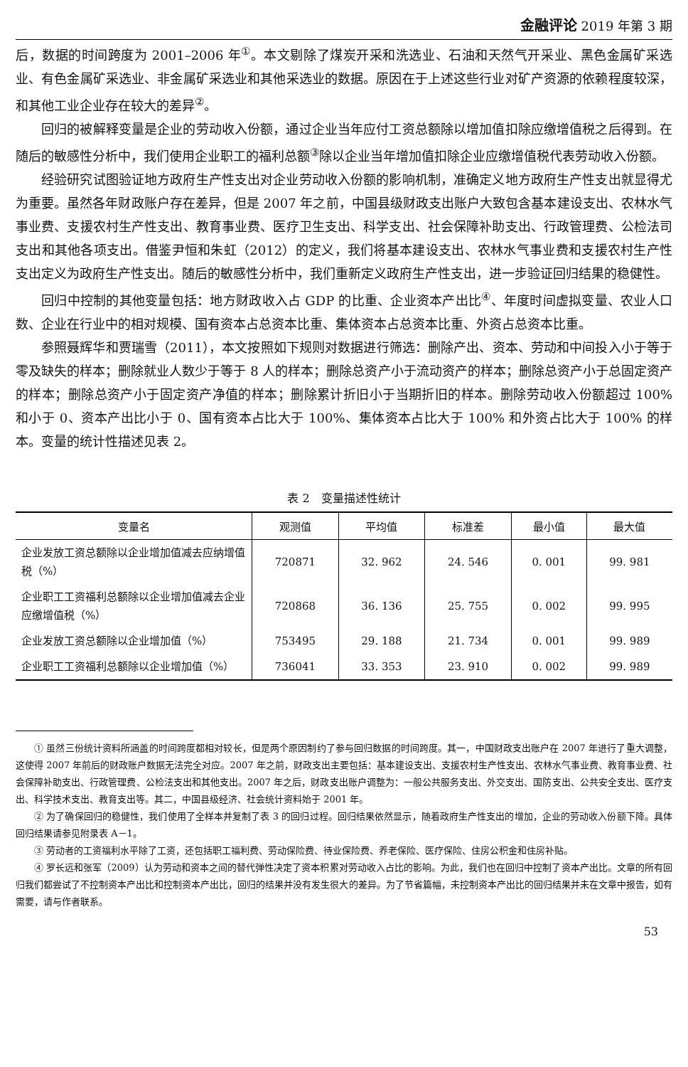金融评论 2019 年第 3 期
后，数据的时间跨度为 2001–2006 年<sup>①</sup>。本文剔除了煤炭开采和洗选业、石油和天然气开采业、黑色金属矿采选业、有色金属矿采选业、非金属矿采选业和其他采选业的数据。原因在于上述这些行业对矿产资源的依赖程度较深，和其他工业企业存在较大的差异<sup>②</sup>。
回归的被解释变量是企业的劳动收入份额，通过企业当年应付工资总额除以增加值扣除应缴增值税之后得到。在随后的敏感性分析中，我们使用企业职工的福利总额<sup>③</sup>除以企业当年增加值扣除企业应缴增值税代表劳动收入份额。
经验研究试图验证地方政府生产性支出对企业劳动收入份额的影响机制，准确定义地方政府生产性支出就显得尤为重要。虽然各年财政账户存在差异，但是 2007 年之前，中国县级财政支出账户大致包含基本建设支出、农林水气事业费、支援农村生产性支出、教育事业费、医疗卫生支出、科学支出、社会保障补助支出、行政管理费、公检法司支出和其他各项支出。借鉴尹恒和朱虹（2012）的定义，我们将基本建设支出、农林水气事业费和支援农村生产性支出定义为政府生产性支出。随后的敏感性分析中，我们重新定义政府生产性支出，进一步验证回归结果的稳健性。
回归中控制的其他变量包括：地方财政收入占 GDP 的比重、企业资本产出比<sup>④</sup>、年度时间虚拟变量、农业人口数、企业在行业中的相对规模、国有资本占总资本比重、集体资本占总资本比重、外资占总资本比重。
参照聂辉华和贾瑞雪（2011），本文按照如下规则对数据进行筛选：删除产出、资本、劳动和中间投入小于等于零及缺失的样本；删除就业人数少于等于 8 人的样本；删除总资产小于流动资产的样本；删除总资产小于总固定资产的样本；删除总资产小于固定资产净值的样本；删除累计折旧小于当期折旧的样本。删除劳动收入份额超过 100% 和小于 0、资本产出比小于 0、国有资本占比大于 100%、集体资本占比大于 100% 和外资占比大于 100% 的样本。变量的统计性描述见表 2。
表 2　变量描述性统计
| 变量名 | 观测值 | 平均值 | 标准差 | 最小值 | 最大值 |
| --- | --- | --- | --- | --- | --- |
| 企业发放工资总额除以企业增加值减去应纳增值税（%） | 720871 | 32. 962 | 24. 546 | 0. 001 | 99. 981 |
| 企业职工工资福利总额除以企业增加值减去企业应缴增值税（%） | 720868 | 36. 136 | 25. 755 | 0. 002 | 99. 995 |
| 企业发放工资总额除以企业增加值（%） | 753495 | 29. 188 | 21. 734 | 0. 001 | 99. 989 |
| 企业职工工资福利总额除以企业增加值（%） | 736041 | 33. 353 | 23. 910 | 0. 002 | 99. 989 |
① 虽然三份统计资料所涵盖的时间跨度都相对较长，但是两个原因制约了参与回归数据的时间跨度。其一，中国财政支出账户在 2007 年进行了重大调整，这使得 2007 年前后的财政账户数据无法完全对应。2007 年之前，财政支出主要包括：基本建设支出、支援农村生产性支出、农林水气事业费、教育事业费、社会保障补助支出、行政管理费、公检法支出和其他支出。2007 年之后，财政支出账户调整为：一般公共服务支出、外交支出、国防支出、公共安全支出、医疗支出、科学技术支出、教育支出等。其二，中国县级经济、社会统计资料始于 2001 年。
② 为了确保回归的稳健性，我们使用了全样本并复制了表 3 的回归过程。回归结果依然显示，随着政府生产性支出的增加，企业的劳动收入份额下降。具体回归结果请参见附录表 A－1。
③ 劳动者的工资福利水平除了工资，还包括职工福利费、劳动保险费、待业保险费、养老保险、医疗保险、住房公积金和住房补贴。
④ 罗长远和张军（2009）认为劳动和资本之间的替代弹性决定了资本积累对劳动收入占比的影响。为此，我们也在回归中控制了资本产出比。文章的所有回归我们都尝试了不控制资本产出比和控制资本产出比，回归的结果并没有发生很大的差异。为了节省篇幅，未控制资本产出比的回归结果并未在文章中报告，如有需要，请与作者联系。
53